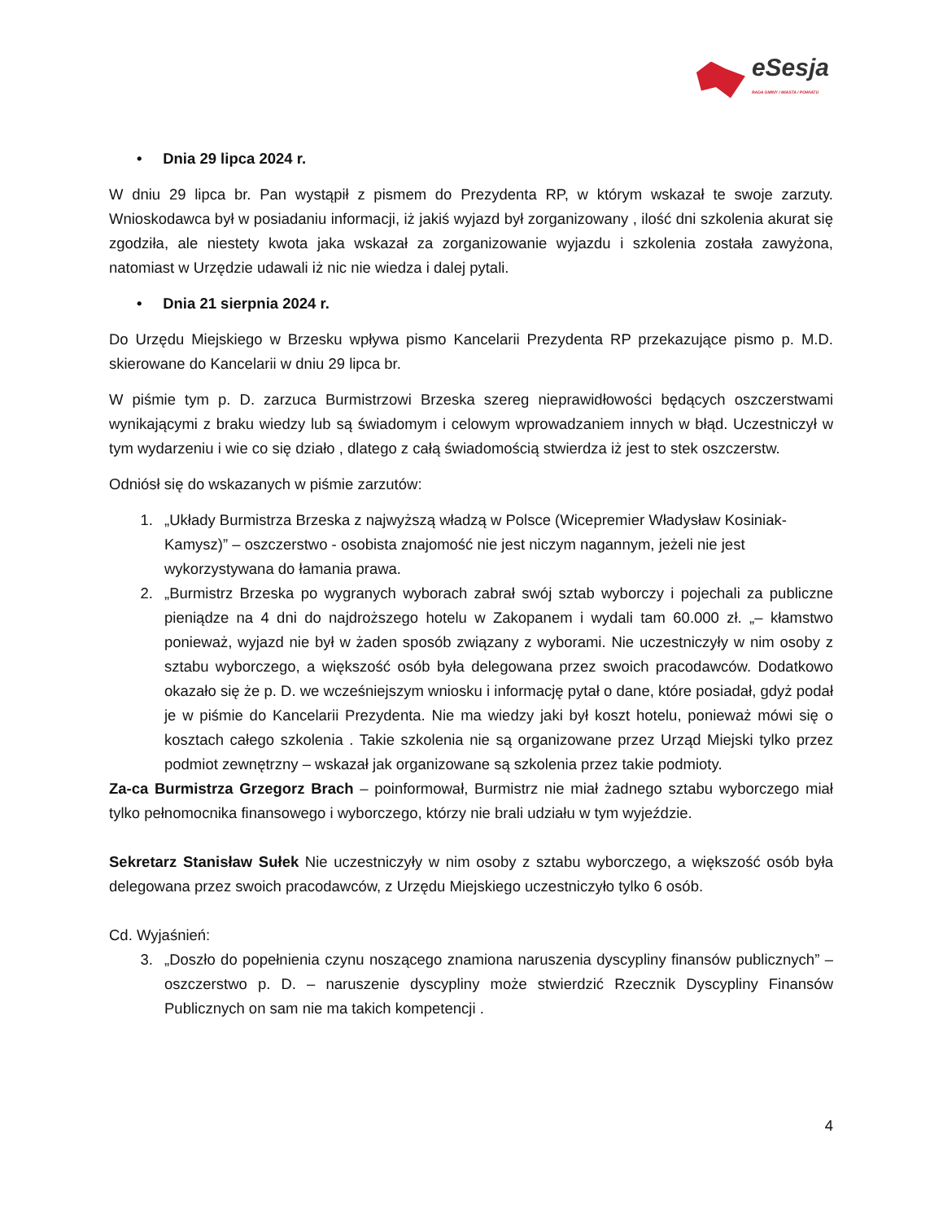eSesja
RADA GMINY / MIASTA / POWIATU
• Dnia 29 lipca 2024 r.
W dniu 29 lipca br. Pan wystąpił z pismem do Prezydenta RP, w którym wskazał te swoje zarzuty. Wnioskodawca był w posiadaniu informacji, iż jakiś wyjazd był zorganizowany , ilość dni szkolenia akurat się zgodziła, ale niestety kwota jaka wskazał za zorganizowanie wyjazdu i szkolenia została zawyżona, natomiast w Urzędzie udawali iż nic nie wiedza i dalej pytali.
• Dnia 21 sierpnia 2024 r.
Do Urzędu Miejskiego w Brzesku wpływa pismo Kancelarii Prezydenta RP przekazujące pismo p. M.D. skierowane do Kancelarii w dniu 29 lipca br.
W piśmie tym p. D. zarzuca Burmistrzowi Brzeska szereg nieprawidłowości będących oszczerstwami wynikającymi z braku wiedzy lub są świadomym i celowym wprowadzaniem innych w błąd. Uczestniczył w tym wydarzeniu i wie co się działo , dlatego z całą świadomością stwierdza iż jest to stek oszczerstw.
Odniósł się do wskazanych w piśmie zarzutów:
1. „Układy Burmistrza Brzeska z najwyższą władzą w Polsce (Wicepremier Władysław Kosiniak-Kamysz)” – oszczerstwo - osobista znajomość nie jest niczym nagannym, jeżeli nie jest wykorzystywana do łamania prawa.
2. „Burmistrz Brzeska po wygranych wyborach zabrał swój sztab wyborczy i pojechali za publiczne pieniądze na 4 dni do najdroższego hotelu w Zakopanem i wydali tam 60.000 zł. „– kłamstwo ponieważ, wyjazd nie był w żaden sposób związany z wyborami. Nie uczestniczyły w nim osoby z sztabu wyborczego, a większość osób była delegowana przez swoich pracodawców. Dodatkowo okazało się że p. D. we wcześniejszym wniosku i informację pytał o dane, które posiadał, gdyż podał je w piśmie do Kancelarii Prezydenta. Nie ma wiedzy jaki był koszt hotelu, ponieważ mówi się o kosztach całego szkolenia . Takie szkolenia nie są organizowane przez Urząd Miejski tylko przez podmiot zewnętrzny – wskazał jak organizowane są szkolenia przez takie podmioty.
Za-ca Burmistrza Grzegorz Brach – poinformował, Burmistrz nie miał żadnego sztabu wyborczego miał tylko pełnomocnika finansowego i wyborczego, którzy nie brali udziału w tym wyjeździe.
Sekretarz Stanisław Sułek Nie uczestniczyły w nim osoby z sztabu wyborczego, a większość osób była delegowana przez swoich pracodawców, z Urzędu Miejskiego uczestniczyło tylko 6 osób.
Cd. Wyjaśnień:
3. „Doszło do popełnienia czynu noszącego znamiona naruszenia dyscypliny finansów publicznych” – oszczerstwo p. D. – naruszenie dyscypliny może stwierdzić Rzecznik Dyscypliny Finansów Publicznych on sam nie ma takich kompetencji .
4